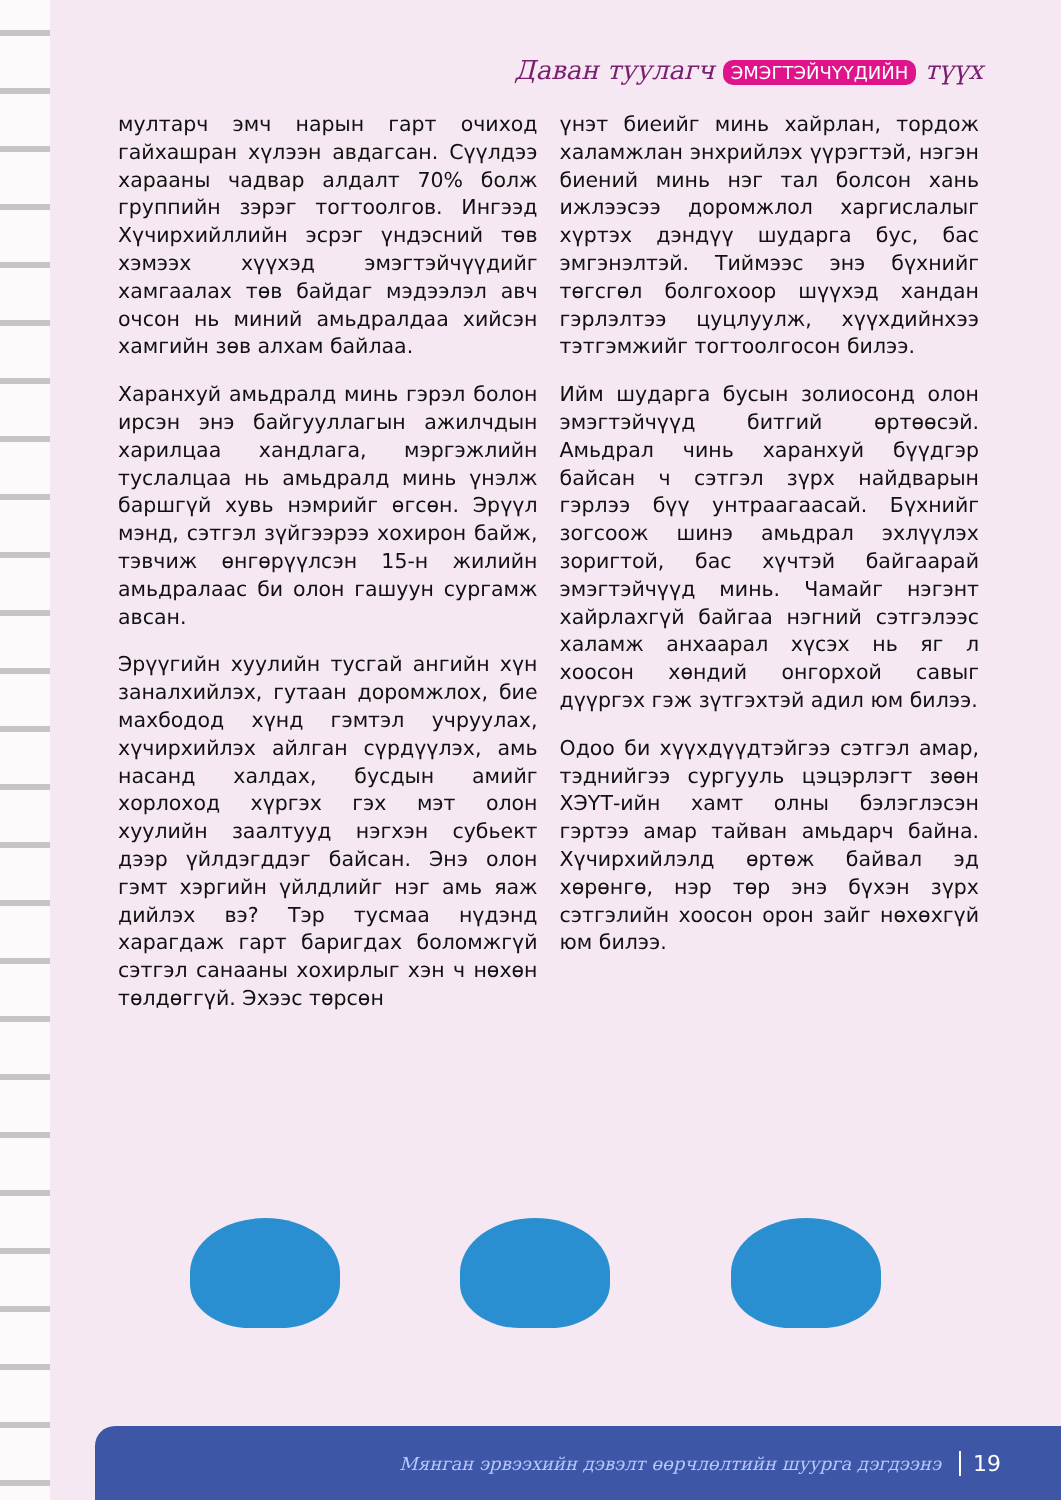Даван туулагч ЭМЭГТЭЙЧҮҮДИЙН түүх
мултарч эмч нарын гарт очиход гайхашран хүлээн авдагсан. Сүүлдээ харааны чадвар алдалт 70% болж группийн зэрэг тогтоолгов. Ингээд Хүчирхийллийн эсрэг үндэсний төв хэмээх хүүхэд эмэгтэйчүүдийг хамгаалах төв байдаг мэдээлэл авч очсон нь миний амьдралдаа хийсэн хамгийн зөв алхам байлаа.
Харанхуй амьдралд минь гэрэл болон ирсэн энэ байгууллагын ажилчдын харилцаа хандлага, мэргэжлийн туслалцаа нь амьдралд минь үнэлж баршгүй хувь нэмрийг өгсөн. Эрүүл мэнд, сэтгэл зүйгээрээ хохирон байж, тэвчиж өнгөрүүлсэн 15-н жилийн амьдралаас би олон гашуун сургамж авсан.
Эрүүгийн хуулийн тусгай ангийн хүн заналхийлэх, гутаан доромжлох, бие махбодод хүнд гэмтэл учруулах, хүчирхийлэх айлган сүрдүүлэх, амь насанд халдах, бусдын амийг хорлоход хүргэх гэх мэт олон хуулийн заалтууд нэгхэн субьект дээр үйлдэгддэг байсан. Энэ олон гэмт хэргийн үйлдлийг нэг амь яаж дийлэх вэ? Тэр тусмаа нүдэнд харагдаж гарт баригдах боломжгүй сэтгэл санааны хохирлыг хэн ч нөхөн төлдөггүй. Эхээс төрсөн
үнэт биеийг минь хайрлан, тордож халамжлан энхрийлэх үүрэгтэй, нэгэн биений минь нэг тал болсон хань ижлээсээ доромжлол харгислалыг хүртэх дэндүү шударга бус, бас эмгэнэлтэй. Тиймээс энэ бүхнийг төгсгөл болгохоор шүүхэд хандан гэрлэлтээ цуцлуулж, хүүхдийнхээ тэтгэмжийг тогтоолгосон билээ.
Ийм шударга бусын золиосонд олон эмэгтэйчүүд битгий өртөөсэй. Амьдрал чинь харанхуй бүүдгэр байсан ч сэтгэл зүрх найдварын гэрлээ бүү унтраагаасай. Бүхнийг зогсоож шинэ амьдрал эхлүүлэх зоригтой, бас хүчтэй байгаарай эмэгтэйчүүд минь. Чамайг нэгэнт хайрлахгүй байгаа нэгний сэтгэлээс халамж анхаарал хүсэх нь яг л хоосон хөндий онгорхой савыг дүүргэх гэж зүтгэхтэй адил юм билээ.
Одоо би хүүхдүүдтэйгээ сэтгэл амар, тэднийгээ сургууль цэцэрлэгт зөөн ХЭҮТ-ийн хамт олны бэлэглэсэн гэртээ амар тайван амьдарч байна. Хүчирхийлэлд өртөж байвал эд хөрөнгө, нэр төр энэ бүхэн зүрх сэтгэлийн хоосон орон зайг нөхөхгүй юм билээ.
Мянган эрвээхийн дэвэлт өөрчлөлтийн шуурга дэгдээнэ 19